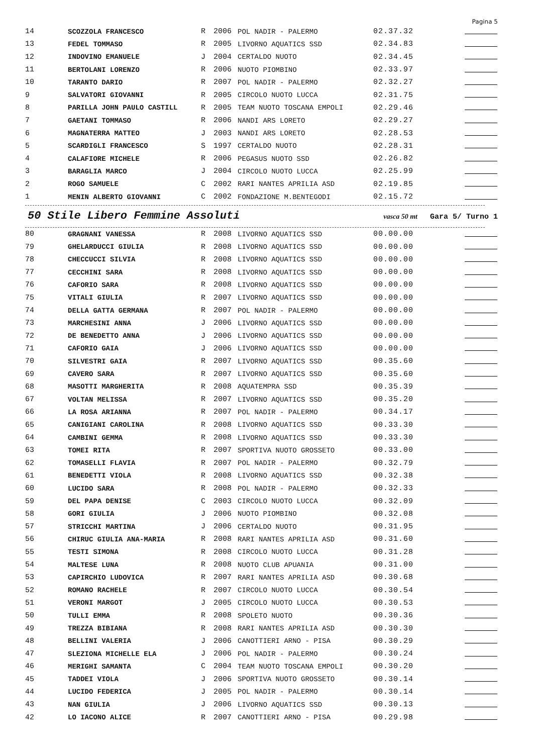Pagina 5
| 14 | SCOZZOLA FRANCESCO | R | 2006 | POL NADIR - PALERMO | 02.37.32 | |
| 13 | FEDEL TOMMASO | R | 2005 | LIVORNO AQUATICS SSD | 02.34.83 | |
| 12 | INDOVINO EMANUELE | J | 2004 | CERTALDO NUOTO | 02.34.45 | |
| 11 | BERTOLANI LORENZO | R | 2006 | NUOTO PIOMBINO | 02.33.97 | |
| 10 | TARANTO DARIO | R | 2007 | POL NADIR - PALERMO | 02.32.27 | |
| 9 | SALVATORI GIOVANNI | R | 2005 | CIRCOLO NUOTO LUCCA | 02.31.75 | |
| 8 | PARILLA JOHN PAULO CASTILL | R | 2005 | TEAM NUOTO TOSCANA EMPOLI | 02.29.46 | |
| 7 | GAETANI TOMMASO | R | 2006 | NANDI ARS LORETO | 02.29.27 | |
| 6 | MAGNATERRA MATTEO | J | 2003 | NANDI ARS LORETO | 02.28.53 | |
| 5 | SCARDIGLI FRANCESCO | S | 1997 | CERTALDO NUOTO | 02.28.31 | |
| 4 | CALAFIORE MICHELE | R | 2006 | PEGASUS NUOTO SSD | 02.26.82 | |
| 3 | BARAGLIA MARCO | J | 2004 | CIRCOLO NUOTO LUCCA | 02.25.99 | |
| 2 | ROGO SAMUELE | C | 2002 | RARI NANTES APRILIA ASD | 02.19.85 | |
| 1 | MENIN ALBERTO GIOVANNI | C | 2002 | FONDAZIONE M.BENTEGODI | 02.15.72 | |
50 Stile Libero Femmine Assoluti
vasca 50 mt Gara 5/ Turno 1
| 80 | GRAGNANI VANESSA | R | 2008 | LIVORNO AQUATICS SSD | 00.00.00 | |
| 79 | GHELARDUCCI GIULIA | R | 2008 | LIVORNO AQUATICS SSD | 00.00.00 | |
| 78 | CHECCUCCI SILVIA | R | 2008 | LIVORNO AQUATICS SSD | 00.00.00 | |
| 77 | CECCHINI SARA | R | 2008 | LIVORNO AQUATICS SSD | 00.00.00 | |
| 76 | CAFORIO SARA | R | 2008 | LIVORNO AQUATICS SSD | 00.00.00 | |
| 75 | VITALI GIULIA | R | 2007 | LIVORNO AQUATICS SSD | 00.00.00 | |
| 74 | DELLA GATTA GERMANA | R | 2007 | POL NADIR - PALERMO | 00.00.00 | |
| 73 | MARCHESINI ANNA | J | 2006 | LIVORNO AQUATICS SSD | 00.00.00 | |
| 72 | DE BENEDETTO ANNA | J | 2006 | LIVORNO AQUATICS SSD | 00.00.00 | |
| 71 | CAFORIO GAIA | J | 2006 | LIVORNO AQUATICS SSD | 00.00.00 | |
| 70 | SILVESTRI GAIA | R | 2007 | LIVORNO AQUATICS SSD | 00.35.60 | |
| 69 | CAVERO SARA | R | 2007 | LIVORNO AQUATICS SSD | 00.35.60 | |
| 68 | MASOTTI MARGHERITA | R | 2008 | AQUATEMPRA SSD | 00.35.39 | |
| 67 | VOLTAN MELISSA | R | 2007 | LIVORNO AQUATICS SSD | 00.35.20 | |
| 66 | LA ROSA ARIANNA | R | 2007 | POL NADIR - PALERMO | 00.34.17 | |
| 65 | CANIGIANI CAROLINA | R | 2008 | LIVORNO AQUATICS SSD | 00.33.30 | |
| 64 | CAMBINI GEMMA | R | 2008 | LIVORNO AQUATICS SSD | 00.33.30 | |
| 63 | TOMEI RITA | R | 2007 | SPORTIVA NUOTO GROSSETO | 00.33.00 | |
| 62 | TOMASELLI FLAVIA | R | 2007 | POL NADIR - PALERMO | 00.32.79 | |
| 61 | BENEDETTI VIOLA | R | 2008 | LIVORNO AQUATICS SSD | 00.32.38 | |
| 60 | LUCIDO SARA | R | 2008 | POL NADIR - PALERMO | 00.32.33 | |
| 59 | DEL PAPA DENISE | C | 2003 | CIRCOLO NUOTO LUCCA | 00.32.09 | |
| 58 | GORI GIULIA | J | 2006 | NUOTO PIOMBINO | 00.32.08 | |
| 57 | STRICCHI MARTINA | J | 2006 | CERTALDO NUOTO | 00.31.95 | |
| 56 | CHIRUC GIULIA ANA-MARIA | R | 2008 | RARI NANTES APRILIA ASD | 00.31.60 | |
| 55 | TESTI SIMONA | R | 2008 | CIRCOLO NUOTO LUCCA | 00.31.28 | |
| 54 | MALTESE LUNA | R | 2008 | NUOTO CLUB APUANIA | 00.31.00 | |
| 53 | CAPIRCHIO LUDOVICA | R | 2007 | RARI NANTES APRILIA ASD | 00.30.68 | |
| 52 | ROMANO RACHELE | R | 2007 | CIRCOLO NUOTO LUCCA | 00.30.54 | |
| 51 | VERONI MARGOT | J | 2005 | CIRCOLO NUOTO LUCCA | 00.30.53 | |
| 50 | TULLI EMMA | R | 2008 | SPOLETO NUOTO | 00.30.36 | |
| 49 | TREZZA BIBIANA | R | 2008 | RARI NANTES APRILIA ASD | 00.30.30 | |
| 48 | BELLINI VALERIA | J | 2006 | CANOTTIERI ARNO - PISA | 00.30.29 | |
| 47 | SLEZIONA MICHELLE ELA | J | 2006 | POL NADIR - PALERMO | 00.30.24 | |
| 46 | MERIGHI SAMANTA | C | 2004 | TEAM NUOTO TOSCANA EMPOLI | 00.30.20 | |
| 45 | TADDEI VIOLA | J | 2006 | SPORTIVA NUOTO GROSSETO | 00.30.14 | |
| 44 | LUCIDO FEDERICA | J | 2005 | POL NADIR - PALERMO | 00.30.14 | |
| 43 | NAN GIULIA | J | 2006 | LIVORNO AQUATICS SSD | 00.30.13 | |
| 42 | LO IACONO ALICE | R | 2007 | CANOTTIERI ARNO - PISA | 00.29.98 | |